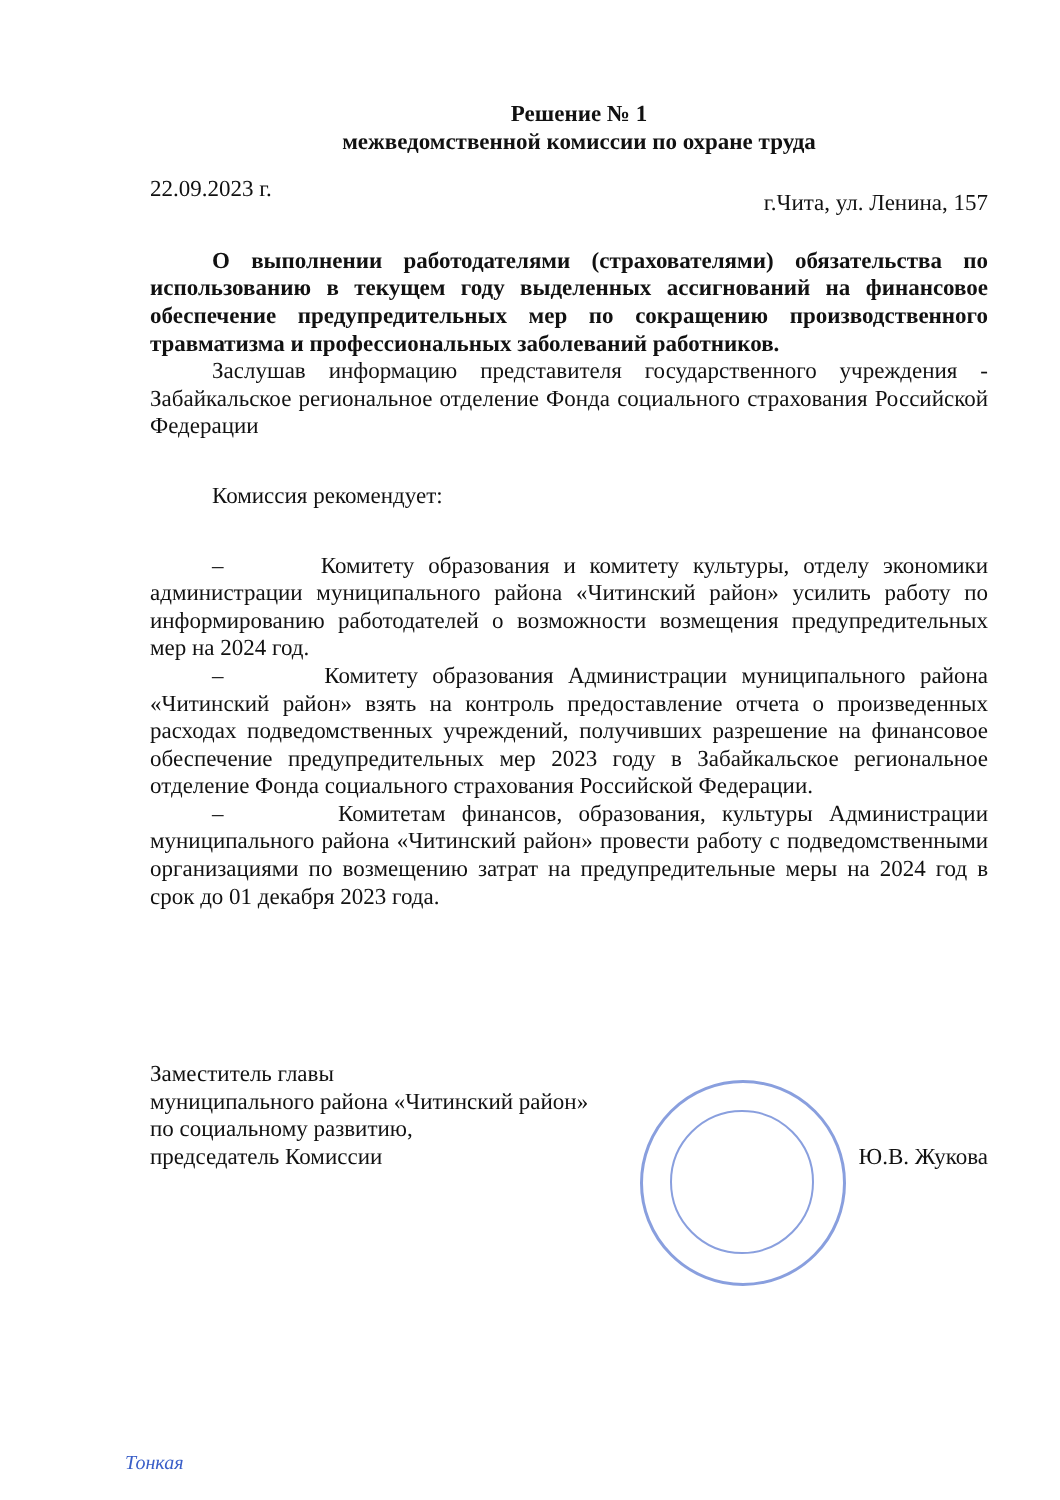Решение № 1
межведомственной комиссии по охране труда
22.09.2023 г.
г.Чита, ул. Ленина, 157
О выполнении работодателями (страхователями) обязательства по использованию в текущем году выделенных ассигнований на финансовое обеспечение предупредительных мер по сокращению производственного травматизма и профессиональных заболеваний работников.
Заслушав информацию представителя государственного учреждения - Забайкальское региональное отделение Фонда социального страхования Российской Федерации
Комиссия рекомендует:
– Комитету образования и комитету культуры, отделу экономики администрации муниципального района «Читинский район» усилить работу по информированию работодателей о возможности возмещения предупредительных мер на 2024 год.
– Комитету образования Администрации муниципального района «Читинский район» взять на контроль предоставление отчета о произведенных расходах подведомственных учреждений, получивших разрешение на финансовое обеспечение предупредительных мер 2023 году в Забайкальское региональное отделение Фонда социального страхования Российской Федерации.
– Комитетам финансов, образования, культуры Администрации муниципального района «Читинский район» провести работу с подведомственными организациями по возмещению затрат на предупредительные меры на 2024 год в срок до 01 декабря 2023 года.
Заместитель главы
муниципального района «Читинский район»
по социальному развитию,
председатель Комиссии
Ю.В. Жукова
Тонкая